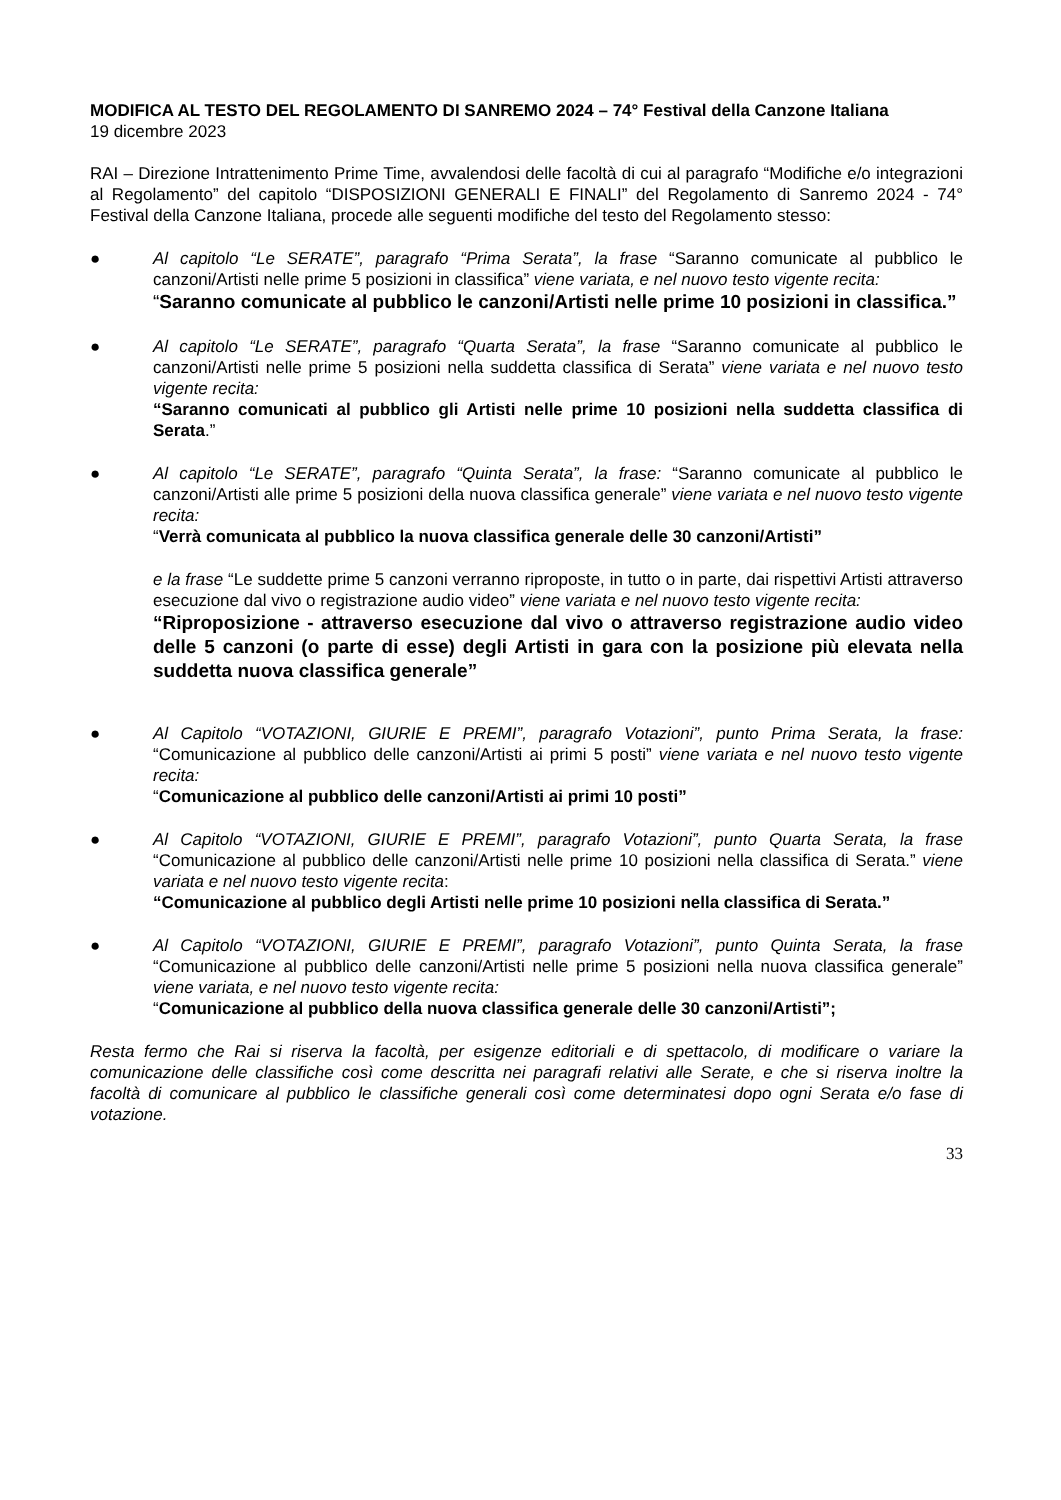MODIFICA AL TESTO DEL REGOLAMENTO DI SANREMO 2024 – 74° Festival della Canzone Italiana
19 dicembre 2023
RAI – Direzione Intrattenimento Prime Time, avvalendosi delle facoltà di cui al paragrafo “Modifiche e/o integrazioni al Regolamento” del capitolo “DISPOSIZIONI GENERALI E FINALI” del Regolamento di Sanremo 2024 - 74° Festival della Canzone Italiana, procede alle seguenti modifiche del testo del Regolamento stesso:
● Al capitolo “Le SERATE”, paragrafo “Prima Serata”, la frase “Saranno comunicate al pubblico le canzoni/Artisti nelle prime 5 posizioni in classifica” viene variata, e nel nuovo testo vigente recita:
“Saranno comunicate al pubblico le canzoni/Artisti nelle prime 10 posizioni in classifica.”
● Al capitolo “Le SERATE”, paragrafo “Quarta Serata”, la frase “Saranno comunicate al pubblico le canzoni/Artisti nelle prime 5 posizioni nella suddetta classifica di Serata” viene variata e nel nuovo testo vigente recita:
“Saranno comunicati al pubblico gli Artisti nelle prime 10 posizioni nella suddetta classifica di Serata.”
● Al capitolo “Le SERATE”, paragrafo “Quinta Serata”, la frase: “Saranno comunicate al pubblico le canzoni/Artisti alle prime 5 posizioni della nuova classifica generale” viene variata e nel nuovo testo vigente recita:
“Verrà comunicata al pubblico la nuova classifica generale delle 30 canzoni/Artisti”
e la frase “Le suddette prime 5 canzoni verranno riproposte, in tutto o in parte, dai rispettivi Artisti attraverso esecuzione dal vivo o registrazione audio video” viene variata e nel nuovo testo vigente recita:
“Riproposizione - attraverso esecuzione dal vivo o attraverso registrazione audio video delle 5 canzoni (o parte di esse) degli Artisti in gara con la posizione più elevata nella suddetta nuova classifica generale”
● Al Capitolo “VOTAZIONI, GIURIE E PREMI”, paragrafo Votazioni”, punto Prima Serata, la frase: “Comunicazione al pubblico delle canzoni/Artisti ai primi 5 posti” viene variata e nel nuovo testo vigente recita:
“Comunicazione al pubblico delle canzoni/Artisti ai primi 10 posti”
● Al Capitolo “VOTAZIONI, GIURIE E PREMI”, paragrafo Votazioni”, punto Quarta Serata, la frase “Comunicazione al pubblico delle canzoni/Artisti nelle prime 10 posizioni nella classifica di Serata.” viene variata e nel nuovo testo vigente recita:
“Comunicazione al pubblico degli Artisti nelle prime 10 posizioni nella classifica di Serata.”
● Al Capitolo “VOTAZIONI, GIURIE E PREMI”, paragrafo Votazioni”, punto Quinta Serata, la frase “Comunicazione al pubblico delle canzoni/Artisti nelle prime 5 posizioni nella nuova classifica generale” viene variata, e nel nuovo testo vigente recita:
“Comunicazione al pubblico della nuova classifica generale delle 30 canzoni/Artisti”;
Resta fermo che Rai si riserva la facoltà, per esigenze editoriali e di spettacolo, di modificare o variare la comunicazione delle classifiche così come descritta nei paragrafi relativi alle Serate, e che si riserva inoltre la facoltà di comunicare al pubblico le classifiche generali così come determinatesi dopo ogni Serata e/o fase di votazione.
33